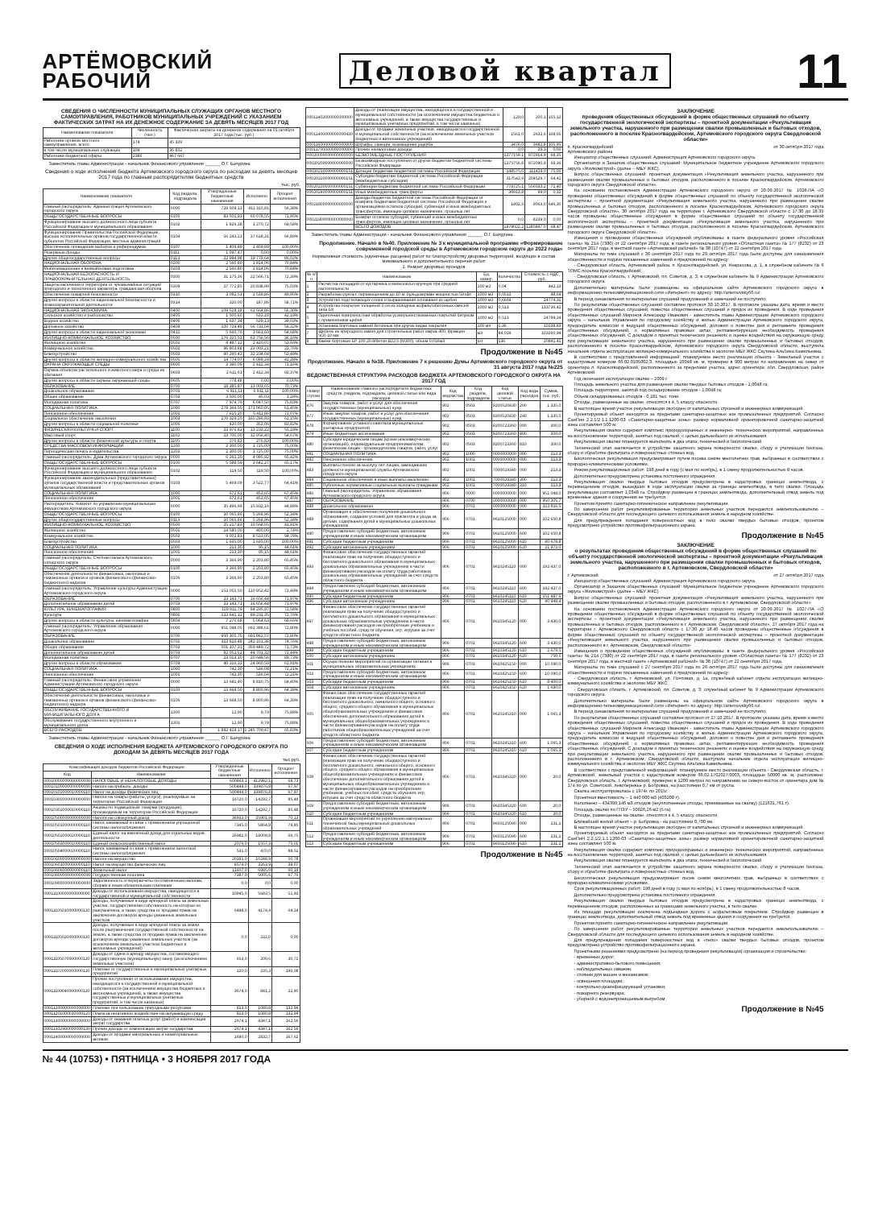АРТЁМОВСКИЙ
РАБОЧИЙ
Деловой квартал
11
СВЕДЕНИЯ О ЧИСЛЕННОСТИ МУНИЦИПАЛЬНЫХ СЛУЖАЩИХ ОРГАНОВ МЕСТНОГО САМОУПРАВЛЕНИЯ, РАБОТНИКОВ МУНИЦИПАЛЬНЫХ УЧРЕЖДЕНИЙ С УКАЗАНИЕМ ФАКТИЧЕСКИХ ЗАТРАТ НА ИХ ДЕНЕЖНОЕ СОДЕРЖАНИЕ ЗА ДЕВЯТЬ МЕСЯЦЕВ 2017 ГОД
| Наименование показателя | Численность (чел.) | Фактические затраты на денежное содержание на 01 октября 2017 года (тыс. руб.) |
| --- | --- | --- |
| Работники органов местного самоуправления, всего: | 174 | 45 329 |
| в том числе муниципальные служащие | 104 | 36 832 |
| Работники бюджетной сферы | 2386 | 467 667 |
Заместитель главы Администрации - начальник Финансового управления ______ О.Г. Бачурина
Сведения о ходе исполнения бюджета Артемовского городского округа по расходам за девять месяцев 2017 года по главным распорядителям бюджетных средств
тыс. руб.
| Наименование показателя | Код раздела, подраздела | Утвержденные бюджетные назначения | Исполнено | Процент исполнения |
| --- | --- | --- | --- | --- |
| Главный распорядитель: Администрация Артемовского городского округа | 0000 | 729 509,13 | 411 315,81 | 56,38% |
| ОБЩЕГОСУДАРСТВЕННЫЕ ВОПРОСЫ | 0100 | 83 501,93 | 60 078,55 | 71,95% |
| Функционирование высшего должностного лица субъекта Российской Федерации и муниципального образования | 0102 | 1 826,38 | 1 270,72 | 69,58% |
| Функционирование Правительства Российской Федерации, высших исполнительных органов государственной власти субъектов Российской Федерации, местных администраций | 0104 | 56 243,21 | 37 618,31 | 66,89% |
| Обеспечение проведения выборов и референдумов | 0107 | 1 409,89 | 1 409,89 | 100,00% |
| Резервные фонды | 0111 | 1 097,47 | 0,00 | 0,00% |
| Другие общегосударственные вопросы | 0113 | 22 994,98 | 19 779,64 | 86,02% |
| НАЦИОНАЛЬНАЯ ОБОРОНА | 0200 | 2 560,80 | 1 814,06 | 70,84% |
| Мобилизационная и вневойсковая подготовка | 0203 | 2 560,80 | 1 814,06 | 70,84% |
| НАЦИОНАЛЬНАЯ БЕЗОПАСНОСТЬ И ПРАВООХРАНИТЕЛЬНАЯ ДЕЯТЕЛЬНОСТЬ | 0300 | 31 175,36 | 22 566,71 | 72,39% |
| Защита населения и территории от чрезвычайных ситуаций природного и техногенного характера, гражданская оборона | 0309 | 27 772,85 | 20 838,99 | 75,03% |
| Обеспечение пожарной безопасности | 0310 | 3 082,51 | 1 539,86 | 49,95% |
| Другие вопросы в области национальной безопасности и правоохранительной деятельности | 0314 | 320,00 | 187,86 | 58,71% |
| НАЦИОНАЛЬНАЯ ЭКОНОМИКА | 0400 | 109 528,18 | 61 664,86 | 56,30% |
| Сельское хозяйство и рыболовство | 0405 | 1 500,60 | 633,10 | 42,19% |
| Водное хозяйство | 0406 | 1 637,34 | 639,13 | 39,03% |
| Дорожное хозяйство | 0409 | 100 729,49 | 56 731,04 | 56,32% |
| Другие вопросы в области национальной экономики | 0412 | 5 660,76 | 3 661,60 | 64,68% |
| ЖИЛИЩНО-КОММУНАЛЬНОЕ ХОЗЯЙСТВО | 0500 | 176 325,51 | 63 756,56 | 36,16% |
| Жилищное хозяйство | 0501 | 4 487,12 | 2 420,07 | 53,93% |
| Коммунальное хозяйство | 0502 | 96 803,88 | 23 003,21 | 23,76% |
| Благоустройство | 0503 | 60 260,43 | 32 234,04 | 53,49% |
| Другие вопросы в области жилищно-коммунального хозяйства | 0505 | 14 774,07 | 6 099,24 | 41,28% |
| ОХРАНА ОКРУЖАЮЩЕЙ СРЕДЫ | 0600 | 3 390,09 | 2 412,34 | 71,16% |
| Охрана объектов растительного и животного мира и среды их обитания | 0603 | 2 611,61 | 2 412,34 | 92,37% |
| Другие вопросы в области охраны окружающей среды | 0605 | 778,48 | 0,00 | 0,00% |
| ОБРАЗОВАНИЕ | 0700 | 18 385,87 | 13 003,65 | 70,73% |
| Дошкольное образование | 0701 | 6 911,11 | 6 911,11 | 100,00% |
| Общее образование | 0702 | 3 500,00 | 45,03 | 1,29% |
| Молодежная политика | 0707 | 7 974,76 | 6 047,50 | 75,83% |
| СОЦИАЛЬНАЯ ПОЛИТИКА | 1000 | 278 364,55 | 171 060,85 | 61,45% |
| Пенсионное обеспечение | 1001 | 7 615,30 | 5 411,86 | 71,07% |
| Социальное обеспечение населения | 1003 | 270 329,25 | 165 296,93 | 61,15% |
| Другие вопросы в области социальной политики | 1006 | 420,00 | 352,06 | 83,82% |
| ФИЗИЧЕСКАЯ КУЛЬТУРА И СПОРТ | 1100 | 23 976,82 | 13 233,22 | 55,19% |
| Массовый спорт | 1102 | 23 700,00 | 12 956,40 | 54,67% |
| Другие вопросы в области физической культуры и спорта | 1105 | 276,83 | 276,83 | 100,00% |
| СРЕДСТВА МАССОВОЙ ИНФОРМАЦИИ | 1200 | 2 300,00 | 1 725,00 | 75,00% |
| Периодическая печать и издательства | 1202 | 2 300,00 | 1 725,00 | 75,00% |
| Главный распорядитель: Дума Артемовского городского округа | 0000 | 6 261,20 | 4 095,92 | 65,42% |
| ОБЩЕГОСУДАРСТВЕННЫЕ ВОПРОСЫ | 0100 | 5 588,59 | 3 642,27 | 65,17% |
| Функционирование высшего должностного лица субъекта Российской Федерации и муниципального образования | 0102 | 119,50 | 119,50 | 100,00% |
| Функционирование законодательных (представительных) органов государственной власти и представительных органов муниципальных образований | 0103 | 5 469,09 | 3 522,77 | 64,41% |
| СОЦИАЛЬНАЯ ПОЛИТИКА | 1000 | 672,61 | 453,65 | 67,45% |
| Пенсионное обеспечение | 1001 | 672,61 | 453,65 | 67,45% |
| Распорядитель: Комитет по управлению муниципальным имуществом Артемовского городского округа | 0000 | 35 496,99 | 15 932,16 | 44,88% |
| ОБЩЕГОСУДАРСТВЕННЫЕ ВОПРОСЫ | 0100 | 10 065,86 | 5 268,96 | 52,34% |
| Другие общегосударственные вопросы | 0113 | 10 065,86 | 5 268,96 | 52,34% |
| ЖИЛИЩНО-КОММУНАЛЬНОЕ ХОЗЯЙСТВО | 0500 | 25 217,83 | 10 568,05 | 41,91% |
| Жилищное хозяйство | 0501 | 14 580,00 | 400,00 | 2,74% |
| Коммунальное хозяйство | 0502 | 9 002,83 | 8 533,05 | 94,78% |
| Благоустройство | 0503 | 1 635,00 | 1 635,00 | 100,00% |
| СОЦИАЛЬНАЯ ПОЛИТИКА | 1000 | 213,30 | 95,15 | 44,61% |
| Пенсионное обеспечение | 1001 | 213,30 | 95,15 | 44,61% |
| Главный распорядитель: Счетная палата Артемовского городского округа | 0000 | 3 366,90 | 2 203,80 | 65,45% |
| ОБЩЕГОСУДАРСТВЕННЫЕ ВОПРОСЫ | 0100 | 3 366,90 | 2 203,80 | 65,45% |
| Обеспечение деятельности финансовых, налоговых и таможенных органов и органов финансового (финансово-бюджетного) надзора | 0106 | 3 366,90 | 2 203,80 | 65,45% |
| Главный распорядитель: Управление культуры Администрации Артемовского городского округа | 0000 | 153 055,50 | 110 952,42 | 72,49% |
| ОБРАЗОВАНИЕ | 0700 | 23 143,71 | 16 656,44 | 71,97% |
| Дополнительное образование детей | 0703 | 23 143,71 | 16 656,44 | 71,97% |
| КУЛЬТУРА, КИНЕМАТОГРАФИЯ | 0800 | 129 911,79 | 94 295,97 | 72,58% |
| Культура | 0801 | 122 641,12 | 89 231,35 | 72,76% |
| Другие вопросы в области культуры, кинематографии | 0804 | 7 270,68 | 5 064,63 | 69,66% |
| Главный распорядитель: Управление образования Артемовского городского округа | 0000 | 951 048,05 | 692 398,61 | 72,80% |
| ОБРАЗОВАНИЕ | 0700 | 950 305,75 | 691 862,57 | 72,80% |
| Дошкольное образование | 0701 | 323 816,48 | 242 101,38 | 74,76% |
| Общее образование | 0702 | 501 107,31 | 359 449,72 | 71,73% |
| Дополнительное образование детей | 0703 | 82 052,52 | 44 701,32 | 72,44% |
| Молодежная политика | 0707 | 23 013,10 | 20 649,56 | 89,73% |
| Другие вопросы в области образования | 0709 | 40 316,33 | 24 960,59 | 61,91% |
| СОЦИАЛЬНАЯ ПОЛИТИКА | 1000 | 742,30 | 536,04 | 72,21% |
| Пенсионное обеспечение | 1001 | 742,30 | 536,04 | 72,21% |
| Главный распорядитель: Финансовое управление Администрации Артемовского городского округа | 0000 | 13 681,40 | 8 810,75 | 64,40% |
| ОБЩЕГОСУДАРСТВЕННЫЕ ВОПРОСЫ | 0100 | 13 668,50 | 8 800,96 | 64,39% |
| Обеспечение деятельности финансовых, налоговых и таможенных органов и органов финансового (финансово-бюджетного) надзора | 0106 | 13 668,50 | 8 800,96 | 64,39% |
| ОБСЛУЖИВАНИЕ ГОСУДАРСТВЕННОГО И МУНИЦИПАЛЬНОГО ДОЛГА | 1300 | 12,90 | 9,79 | 75,88% |
| Обслуживание государственного внутреннего и муниципального долга | 1301 | 12,90 | 9,79 | 75,88% |
| ВСЕГО РАСХОДОВ: | | 1 892 419,17 | 1 245 709,47 | 65,83% |
Заместитель главы Администрации - начальник Финансового управления ______ О.Г. Бачурина
СВЕДЕНИЯ О ХОДЕ ИСПОЛНЕНИЯ БЮДЖЕТА АРТЕМОВСКОГО ГОРОДСКОГО ОКРУГА ПО ДОХОДАМ ЗА ДЕВЯТЬ МЕСЯЦЕВ 2017 ГОДА
тыс.руб.
| Классификация доходов бюджетов Российской Федерации | | Утвержденные бюджетные назначения | Исполнено | Процент исполнения |
| --- | --- | --- | --- | --- |
| Код | Наименование | | | |
| 00010000000000000000 | НАЛОГОВЫЕ И НЕНАЛОГОВЫЕ ДОХОДЫ | 600863,1 | 412982,1 | 68,73 |
| 00010100000000000000 | Налоги на прибыль, доходы | 500444,0 | 339876,8 | 67,97 |
| 00010102000010000110 | Налог на доходы физических лиц | 500444,0 | 339876,8 | 67,97 |
| 00010300000000000000 | Налоги на товары (работы, услуги), реализуемые на территории Российской Федерации | 16720,0 | 14292,7 | 85,48 |
| 00010302000010000110 | Акцизы по подакцизным товарам (продукции), производимым на территории Российской Федерации | 16720,0 | 14292,7 | 85,48 |
| 00010500000000000000 | Налоги на совокупный доход | 36933,0 | 25901,9 | 70,13 |
| 00010501000000000110 | Налог, взимаемый в связи с применением упрощенной системы налогообложения | 7345,0 | 5864,8 | 79,85 |
| 00010502000020000110 | Единый налог на вмененный доход для отдельных видов деятельности | 26981,0 | 18009,8 | 66,75 |
| 00010503000010000110 | Единый сельскохозяйственный налог | 2076,0 | 1557,3 | 75,01 |
| 00010504000020000110 | Налог, взимаемый в связи с применением патентной системы налогообложения | 531,0 | 470,0 | 88,51 |
| 00010600000000000000 | Налоги на имущество | 20181,0 | 10248,9 | 50,78 |
| 00010601000000000110 | Налог на имущество физических лиц | 8574,0 | 3263,9 | 38,07 |
| 00010606000000000110 | Земельный налог | 11607,0 | 6985,0 | 60,18 |
| 00010800000000000000 | Государственная пошлина | 7387,0 | 5005,6 | 67,76 |
| 00010900000000000000 | Задолженность и перерасчеты по отмененным налогам, сборам и иным обязательным платежам | 0,0 | 0,0 | 0,00 |
| 00011100000000000000 | Доходы от использования имущества, находящегося в государственной и муниципальной собственности | 10945,0 | 5683,5 | 51,93 |
| 00011105010000000120 | Доходы, получаемые в виде арендной платы за земельные участки, государственная собственность на которые не разграничена, а также средства от продажи права на заключение договоров аренды указанных земельных участков | 6498,0 | 4174,4 | 64,24 |
| 00011105020000000120 | Доходы, получаемые в виде арендной платы за земли после разграничения государственной собственности на землю, а также средства от продажи права на заключение договоров аренды указанных земельных участков (за исключением земельных участков бюджетных и автономных учреждений) | 0,0 | 232,0 | 0,00 |
| 00011105070000000120 | Доходы от сдачи в аренду имущества, составляющего государственную (муниципальную) казну (за исключением земельных участков) | 653,0 | 200,6 | 30,72 |
| 00011107000000000120 | Платежи от государственных и муниципальных унитарных предприятий | 120,0 | 235,3 | 196,08 |
| 00011109040000000120 | Прочие поступления от использования имущества, находящегося в государственной и муниципальной собственности (за исключением имущества бюджетных и автономных учреждений, а также имущества государственных и муниципальных унитарных предприятий, в том числе казенных) | 3674,0 | 841,2 | 22,90 |
| 00011200000000000000 | Платежи при пользовании природными ресурсами | 813,0 | 1080,8 | 132,94 |
| 00011201000010000120 | Плата за негативное воздействие на окружающую среду | 813,0 | 1080,8 | 132,94 |
| 00011300000000000000 | Доходы от оказания платных услуг (работ) и компенсации затрат государства | 2674,1 | 4347,1 | 162,56 |
| 00011302990000000130 | Прочие доходы от компенсации затрат государства | 2674,1 | 4347,1 | 162,56 |
| 00011400000000000000 | Доходы от продажи материальных и нематериальных активов | 1690,0 | 2832,7 | 167,62 |
| 00011402000000000000 | Доходы от реализации имущества, находящегося в государственной и муниципальной собственности (за исключением имущества бюджетных и автономных учреждений, а также имущества государственных и муниципальных унитарных предприятий, в том числе казенных) | 129,0 | 200,1 | 155,12 |
| 00011406000000000430 | Доходы от продажи земельных участков, находящихся в государственной и муниципальной собственности (за исключением земельных участков бюджетных и автономных учреждений) | 1561,0 | 2632,6 | 168,65 |
| 00011600000000000000 | Штрафы, санкции, возмещение ущерба | 3476,0 | 3682,8 | 105,95 |
| 00011700000000000000 | Прочие неналоговые доходы | 0,0 | 29,3 | 0,00 |
| 00020000000000000000 | БЕЗВОЗМЕЗДНЫЕ ПОСТУПЛЕНИЯ | 1277159,1 | 872914,9 | 68,35 |
| 00020200000000000000 | Безвозмездные поступления от других бюджетов бюджетной системы Российской Федерации | 1275756,8 | 872090,9 | 68,36 |
| 00020210000000000151 | Дотации бюджетам бюджетной системы Российской Федерации | 148575,0 | 111429,0 | 75,00 |
| 00020220000000000151 | Субсидии бюджетам бюджетной системы Российской Федерации (межбюджетные субсидии) | 317542,9 | 204529,7 | 64,41 |
| 00020230000000000151 | Субвенции бюджетам бюджетной системы Российской Федерации | 778725,1 | 556033,2 | 71,40 |
| 00020240000000000151 | Иные межбюджетные трансферты | 30913,8 | 99,0 | 0,32 |
| 00021800000000000000 | Доходы бюджетов бюджетной системы Российской Федерации от возврата бюджетами бюджетной системы Российской Федерации и организациями остатков субсидий, субвенций и иных межбюджетных трансфертов, имеющих целевое назначение, прошлых лет | 1402,3 | 9063,0 | 646,30 |
| 00021900000000000000 | Возврат остатков субсидий, субвенций и иных межбюджетных трансфертов, имеющих целевое назначение, прошлых лет | 0,0 | -8239,0 | 0,00 |
| | ВСЕГО ДОХОДОВ | 1878022,2 | 1285897,0 | 68,47 |
Заместитель главы Администрации - начальник Финансового управления ______ О.Г. Бачурина
Продолжение. Начало в №40. Приложение № 3 к муниципальной программе «Формирование современной городской среды в Артемовском городском округе до 2022 года»
Нормативная стоимость (единичные расценки) работ по благоустройству дворовых территорий, входящих в состав минимального и дополнительного перечня работ
1. Ремонт дворовых проездов
| № п/п | Наименование | Ед. измер. | Количество | Стоимость с НДС, руб. |
| --- | --- | --- | --- | --- |
| 1 | Расчистка площадей от кустарника и мелколесья вручную при средней растительности | 100 м2 | 0,04 | 442,13 |
| 2 | Разработка грунта с перемещением до 10 м. бульдозерами мощностью 59 кВт | 1000 м3 | 0,0513 | 48,64 |
| 3 | Устройство подстилающих слоев и выравнивания основания из щебня | 1000 м3 | 0,6669 | 24774,31 |
| 4 | Устройство покрытия толщиной 3 см из холодных асфальтобетонных смесей типа БХ | 1000 м2 | 0,513 | 133736,42 |
| 5 | Одиночная поверхностная обработка усовершенствованных покрытий битумом с применением щебня | 1000 м2 | 0,513 | 24799,24 |
| 6 | Установка бортовых камней бетонных при других видах покрытия | 100 мп | 1,36 | 10238,83 |
| 7 | Щебень из природного камня для строительных работ марка 400, фракция 5(3)-10 мм | м3 | 84,029 | 103260,94 |
| 8 | Камни бортовые БР 100.20.8/бетон В22,5 (М300), объем 0,016м3 | шт | 136 | 20841,41 |
Продолжение в №45
Продолжение. Начало в №38. Приложение 7 к решению Думы Артемовского городского округа от 31 августа 2017 года №225
ВЕДОМСТВЕННАЯ СТРУКТУРА РАСХОДОВ БЮДЖЕТА АРТЕМОВСКОГО ГОРОДСКОГО ОКРУГА НА 2017 ГОД
| Номер строки | Наименование главного распорядителя бюджетных средств, раздела, подраздела, целевой статьи или вида расходов | Код ведомства | Код раздела, подраздела | Код целевой статьи | Код вида расходов | Сумма, тыс. руб. |
| --- | --- | --- | --- | --- | --- | --- |
| 476 | Закупка товаров, работ и услуг для обеспечения государственных (муниципальных) нужд | 902 | 0503 | 9200520430 | 200 | 1 335,0 |
| 477 | Иные закупки товаров, работ и услуг для обеспечения государственных (муниципальных) нужд | 902 | 0503 | 9200520430 | 240 | 1 335,0 |
| 478 | Формирование уставного капитала муниципальных унитарных предприятий | 902 | 0503 | 9200723360 | 000 | 300,0 |
| 479 | Иные бюджетные ассигнования | 902 | 0503 | 9200723360 | 800 | 300,0 |
| 480 | Субсидии юридическим лицам (кроме некоммерческих организаций), индивидуальным предпринимателям, физическим лицам - производителям товаров, работ, услуг | 902 | 0503 | 9200723360 | 810 | 300,0 |
| 481 | СОЦИАЛЬНАЯ ПОЛИТИКА | 902 | 1000 | 0000000000 | 000 | 213,3 |
| 482 | Пенсионное обеспечение | 902 | 1001 | 0000000000 | 000 | 213,3 |
| 483 | Выплаты пенсии за выслугу лет лицам, замещавшим должности муниципальной службы Артемовского городского округа | 902 | 1001 | 7000029340 | 000 | 213,3 |
| 484 | Социальное обеспечение и иные выплаты населению | 902 | 1001 | 7000029340 | 300 | 213,3 |
| 485 | Публичные нормативные социальные выплаты гражданам | 902 | 1001 | 7000029340 | 310 | 213,3 |
| 486 | Главный распорядитель: Управление образования Артемовского городского округа | 906 | 0000 | 0000000000 | 000 | 951 048,0 |
| 487 | ОБРАЗОВАНИЕ | 906 | 0700 | 0000000000 | 000 | 950 305,7 |
| 488 | Дошкольное образование | 906 | 0701 | 0000000000 | 000 | 323 816,5 |
| 489 | Организация и обеспечение получения дошкольного образования, создание условий для присмотра и ухода за детьми, содержания детей в муниципальных дошкольных учреждениях | 906 | 0701 | 9610125000 | 000 | 102 650,8 |
| 490 | Предоставление субсидий бюджетным, автономным учреждениям и иным некоммерческим организациям | 906 | 0701 | 9610125000 | 600 | 102 650,8 |
| 491 | Субсидии бюджетным учреждениям | 906 | 0701 | 9610125000 | 610 | 80 678,8 |
| 492 | Субсидии автономным учреждениям | 906 | 0701 | 9610125000 | 620 | 21 972,0 |
| 493 | Финансовое обеспечение государственных гарантий реализации прав на получение общедоступного и бесплатного дошкольного образования в муниципальных дошкольных образовательных учреждениях в части финансирования расходов на оплату труда работников дошкольных образовательных учреждений за счет средств областного бюджета | 906 | 0701 | 9610245110 | 000 | 192 437,0 |
| 494 | Предоставление субсидий бюджетным, автономным учреждениям и иным некоммерческим организациям | 906 | 0701 | 9610245110 | 600 | 192 437,0 |
| 495 | Субсидии бюджетным учреждениям | 906 | 0701 | 9610245110 | 610 | 151 487,6 |
| 496 | Субсидии автономным учреждениям | 906 | 0701 | 9610245110 | 620 | 40 949,4 |
| 497 | Финансовое обеспечение государственных гарантий реализации прав на получение общедоступного и бесплатного дошкольного образования в муниципальных дошкольных образовательных учреждениях в части финансирования расходов на приобретение учебников и учебных пособий, средств обучения, игр, игрушек за счет средств областного бюджета | 906 | 0701 | 9610345120 | 000 | 3 430,0 |
| 498 | Предоставление субсидий бюджетным, автономным учреждениям и иным некоммерческим организациям | 906 | 0701 | 9610345120 | 600 | 3 430,0 |
| 499 | Субсидии бюджетным учреждениям | 906 | 0701 | 9610345120 | 610 | 2 679,5 |
| 500 | Субсидии автономным учреждениям | 906 | 0701 | 9610345120 | 620 | 750,5 |
| 501 | Осуществление мероприятий по организации питания в муниципальных образовательных учреждениях | 906 | 0701 | 9610425150 | 000 | 10 090,0 |
| 502 | Предоставление субсидий бюджетным, автономным учреждениям и иным некоммерческим организациям | 906 | 0701 | 9610425150 | 600 | 10 090,0 |
| 503 | Субсидии бюджетным учреждениям | 906 | 0701 | 9610425150 | 610 | 8 400,0 |
| 504 | Субсидии автономным учреждениям | 906 | 0701 | 9610425150 | 620 | 1 690,0 |
| 505 | Финансовое обеспечение государственных гарантий реализации прав на получение общедоступного и бесплатного дошкольного, начального общего, основного общего, среднего общего образования в муниципальных общеобразовательных учреждениях и финансовое обеспечение дополнительного образования детей в муниципальных общеобразовательных учреждениях в части финансирования расходов на оплату труда работников общеобразовательных учреждений за счет средств областного бюджета | 906 | 0701 | 9620245310 | 000 | 1 065,3 |
| 506 | Предоставление субсидий бюджетным, автономным учреждениям и иным некоммерческим организациям | 906 | 0701 | 9620245310 | 600 | 1 065,3 |
| 507 | Субсидии бюджетным учреждениям | 906 | 0701 | 9620245310 | 610 | 1 065,3 |
| 508 | Финансовое обеспечение государственных гарантий реализации прав на получение общедоступного и бесплатного дошкольного, начального общего, основного общего, среднего общего образования в муниципальных общеобразовательных учреждениях и финансовое обеспечение дополнительного образования детей в муниципальных общеобразовательных учреждениях в части финансирования расходов на приобретение учебников, учебных пособий, средств обучения, игр, игрушек за счет средств областного бюджета | 906 | 0701 | 9620345320 | 000 | 20,0 |
| 509 | Предоставление субсидий бюджетным, автономным учреждениям и иным некоммерческим организациям | 906 | 0701 | 9620345320 | 600 | 20,0 |
| 510 | Субсидии бюджетным учреждениям | 906 | 0701 | 9620345320 | 610 | 20,0 |
| 511 | Организация мероприятий по укреплению материально-технической базы муниципальных дошкольных образовательных учреждений | 906 | 0701 | 9650125090 | 000 | 231,1 |
| 512 | Предоставление субсидий бюджетным, автономным учреждениям и иным некоммерческим организациям | 906 | 0701 | 9650125090 | 600 | 231,1 |
| 513 | Субсидии бюджетным учреждениям | 906 | 0701 | 9650125090 | 610 | 231,1 |
Продолжение в №45
ЗАКЛЮЧЕНИЕ
проведения общественных обсуждений в форме общественных слушаний по объекту государственной экологической экспертизы – проектной документации «Рекультивация земельного участка, нарушенного при размещении свалки промышленных и бытовых отходов, расположенного в поселке Красногвардейском, Артемовского городского округа Свердловской области»
п. Красногвардейский
Артемовского района от 30 октября 2017 года
Инициатор общественных слушаний: Администрация Артемовского городского округа.
Организатор и Заказчик общественных слушаний: Муниципальное бюджетное учреждение Артемовского городского округа «Жилкомстрой» (далее – МБУ ЖКС).
Вопрос общественных слушаний: проектная документация «Рекультивация земельного участка, нарушенного при размещении свалки промышленных и бытовых отходов, расположенного в поселке Красногвардейском, Артемовского городского округа Свердловской области».
На основании постановления Администрации Артемовского городского округа от 20.09.2017 № 1028-ПА «О проведении общественных обсуждений в форме общественных слушаний по объекту государственной экологической экспертизы – проектной документации «Рекультивация земельного участка, нарушенного при размещении свалки промышленных и бытовых отходов, расположенного в поселке Красногвардейском, Артемовского городского округа Свердловской области», 30 октября 2017 года на территории г. Артемовского Свердловской области с 17.30 до 18.35 часов проведены общественные обсуждения в форме общественных слушаний по объекту государственной экологической экспертизы – проектной документации «Рекультивация земельного участка, нарушенного при размещении свалки промышленных и бытовых отходов, расположенного в поселке Красногвардейском, Артемовского городского округа Свердловской области».
Извещения о проведении общественных обсуждений опубликованы: в газете федерального уровня «Российская газета» № 214 (7380) от 22 сентября 2017 года, в газете регионального уровня «Областная газета» № 177 (8232) от 23 сентября 2017 года, в местной газете «Артемовский рабочий» № 38 (10747) от 22 сентября 2017 года.
Материалы по теме слушаний с 30 сентября 2017 года по 29 октября 2017 года были доступны для ознакомления общественности и подачи письменных замечаний и предложений по адресу:
- Свердловская область, Артемовский район, п. Красногвардейский, ул. Некрасова, д. 1, в служебном кабинете № 6 ТОМС поселка Красногвардейский;
- Свердловская область, г. Артемовский, пл. Советов, д. 3, в служебном кабинете № 9 Администрации Артемовского городского округа.
Дополнительно материалы были размещены на официальном сайте Артемовского городского округа в информационно-телекоммуникационной сети «Интернет» по адресу: http://artemovsky66.ru/.
В период ознакомления по материалам слушаний предложений и замечаний не поступило.
По результатам общественных слушаний составлен протокол 30.10.2017. В протоколе указаны дата, время и место проведения общественных слушаний, повестка общественных слушаний и прядок их проведения. В ходе проведения общественных слушаний Миронов Александр Иванович - заместитель главы Администрации Артемовского городского округа – начальник Управления по городскому хозяйству и жилью Администрации Артемовского городского округа, председатель комиссии и ведущий общественных обсуждений, доложил о повестке дня и регламенте проведения общественных обсуждений, о нормативных правовых актах, регламентирующих необходимость проведения общественных обсуждений. С докладом о принятых технических решениях и оценке воздействия на окружающую среду при рекультивации земельного участка, нарушенного при размещении свалки промышленных и бытовых отходов, расположенного в поселке Красногвардейском, Артемовского городского округа Свердловской области, выступила начальник отдела эксплуатации жилищно-коммунального хозяйства и экологии МБУ ЖКС Скутина Альбина Камильевна.
В соответствии с представленной информацией: планируемое место реализации объекта - Земельный участок с кадастровым номером 66:02:0105002:3, площадью 10048 кв. м, примерно в 900 метрах по направлению на север от ориентира п. Красногвардейский, расположенного за пределами участка, адрес ориентира: обл. Свердловская, район Артемовский.
Год окончания эксплуатации свалки – 2009 г.
Площадь земельного участка для размещения свалки твердых бытовых отходов - 1,0048 га;
Площадь территории, занятой под складирование отходов - 1,0048 га;
Объем складированных отходов - 0,181 тыс. тонн.
Отходы, размещенные на свалке, относятся к 4, 5 классу опасности.
В настоящее время участок рекультивации свободен от капитальных строений и инженерных коммуникаций.
Проектируемый объект находится за пределами санитарно-защитных зон промышленных предприятий. Согласно СанПин 2.2.1/2.1.1.1200-03 «Санитарно-защитные зоны» размер нормативной ориентировочной санитарно-защитной зоны составляет 500 м.
Рекультивация свалки содержит комплекс природоохранных и инженерно- технических мероприятий, направленных на восстановление территорий, занятых под свалкой, с целью дальнейшего их использования.
Рекультивация свалки планируется выполнить в два этапа: технический и биологический.
Технический этап заключается в устройстве защитного экрана поверхности свалки, сбору и утилизации биогаза, сбору и обработке фильтрата и поверхностных сточных вод.
Биологическая рекультивация предусматривает путем посева семян многолетних трав, выбранных в соответствии с природно-климатическими условиями.
Режим рекультивационных работ: 198 дней в году (с мая по ноябрь), в 1 смену продолжительностью 8 часов.
Дополнительно предусмотрена установка постоянного ограждения.
Рекультивация свалки твердых бытовых отходов предусмотрена в кадастровых границах землеотвода, с перемещением отходов, вышедших в ходе эксплуатации свалки за границы землеотвода, в тело свалки. Площадь рекультивации составляет 1,0348 га. Стройдвор размещен в границах землеотвода, дополнительный отвод земель под временные здания и сооружения не требуется.
Проектом принято санитарно-гигиеническое направление рекультивации.
По завершении работ рекультивированные территории земельных участков передаются землепользователю – Свердловской области для последующего целевого использования земель в народном хозяйстве.
Для предупреждения попадания поверхностных вод в тело свалки твердых бытовых отходов, проектом предусмотрено устройство противофильтрационного экрана.
Продолжение в №45
ЗАКЛЮЧЕНИЕ
о результатах проведения общественных обсуждений в форме общественных слушаний по объекту государственной экологической экспертизы – проектной документации «Рекультивация земельного участка, нарушенного при размещении свалки промышленных и бытовых отходов, расположенного в г. Артемовском, Свердловской области»
г. Артемовский от 27 октября 2017 года
Инициатор общественных слушаний: Администрация Артемовского городского округа.
Организатор и Заказчик общественных слушаний: Муниципальное бюджетное учреждение Артемовского городского округа «Жилкомстрой» (далее – МБУ ЖКС)
Вопрос общественных слушаний: проектная документация «Рекультивация земельного участка, нарушенного при размещении свалки промышленных и бытовых отходов, расположенного в г. Артемовском, Свердловской области»
На основании постановления Администрации Артемовского городского округа от 20.09.2017 № 1027-ПА «О проведении общественных обсуждений в форме общественных слушаний по объекту государственной экологической экспертизы – проектной документации «Рекультивация земельного участка, нарушенного при размещении свалки промышленных и бытовых отходов, расположенного в г. Артемовском, Свердловской области», 27 октября 2017 года на территории г. Артемовского Свердловской области с 17.30 до 18.40 часов проведены общественные обсуждения в форме общественных слушаний по объекту государственной экологической экспертизы – проектной документации «Рекультивация земельного участка, нарушенного при размещении свалки промышленных и бытовых отходов, расположенного в г. Артемовском, Свердловской области»
Извещения о проведении общественных обсуждений опубликованы: в газете федерального уровня «Российская газета» № 214 (7380) от 22 сентября 2017 года, в газете регионального уровня «Областная газета» № 177 (8232) от 23 сентября 2017 года, в местной газете «Артемовский рабочий» № 38 (10747) от 22 сентября 2017 года.
Материалы по теме слушаний с 27 сентября 2017 года по 26 октября 2017 года были доступны для ознакомления общественности и подачи письменных замечаний и предложений по адресу:
- Свердловская область, г. Артемовский, ул. Почтовая, д. 1а, служебный кабинет отдела эксплуатации жилищно-коммунального хозяйства и экологии МБУ ЖКС;
- Свердловская область, г. Артемовский, пл. Советов, д. 3, служебный кабинет № 9 Администрации Артемовского городского округа.
Дополнительно материалы были размещены на официальном сайте Артемовского городского округа в информационно-телекоммуникационной сети «Интернет» по адресу: http://artemovsky66.ru/.
В период ознакомления по материалам слушаний предложений и замечаний не поступило.
По результатам общественных слушаний составлен протокол от 27.10.2017. В протоколе указаны дата, время и место проведения общественных слушаний, повестка общественных слушаний и прядок их проведения. В ходе проведения общественных слушаний Миронов Александр Иванович - заместитель главы Администрации Артемовского городского округа – начальник Управления по городскому хозяйству и жилью Администрации Артемовского городского округа, председатель комиссии и ведущий общественных обсуждений, доложил о повестке дня и регламенте проведения общественных обсуждений, о нормативных правовых актах, регламентирующих необходимость проведения общественных обсуждений. С докладом о принятых технических решениях и оценке воздействия на окружающую среду при рекультивации земельного участка, нарушенного при размещении свалки промышленных и бытовых отходов, расположенного в г. Артемовском, Свердловской области, выступила начальник отдела эксплуатации жилищно-коммунального хозяйства и экологии МБУ ЖКС Скутина Альбина Камильевна.
В соответствии с представленной информацией: планируемое место реализации объекта - Свердловская область, г. Артемовский, земельный участок с кадастровым номером 66:02:1702027:0003, площадью 50000 кв. м, расположен: Свердловская область, г. Артемовский, примерно в 1200 метрах по направлению на северо-восток от ориентира дом № 174 по ул. Советской, левобережье р. Бобровка, на расстоянии 0,7 км от русла.
Свалка эксплуатировалась с 1974г. по 2015г.
Проектная вместимость – 1 440 000 м3 (403200 т).
Наполнено – 434399,146 м3 отходов (неуплотненные отходы, принимаемые на свалку) (121631,761 т).
Площадь свалки по ГПЗУ – 50026,26 м2 (5 га).
Отходы, размещенные на свалке, относятся к 4, 5 классу опасности.
Ближайший жилой объект – р. Бобровка - на расстоянии 0,700 км.
В настоящее время участок рекультивации свободен от капитальных строений и инженерных коммуникаций.
Проектируемый объект находится за пределами санитарно-защитных зон промышленных предприятий. Согласно СанПиН 2.2.1/2.1.1.1200-03 «Санитарно-защитные зоны» размер нормативной ориентировочной санитарно-защитной зоны составляет 500 м.
Рекультивация свалки содержит комплекс природоохранных и инженерно- технических мероприятий, направленных на восстановление территорий, занятых под свалкой, с целью дальнейшего их использования.
Рекультивация свалки планируется выполнить в два этапа: технический и биологический.
Технический этап заключается в устройстве защитного экрана поверхности свалки, сбору и утилизации биогаза, сбору и обработке фильтрата и поверхностных сточных вод.
Биологическая рекультивация предусматривает посев семян многолетних трав, выбранных в соответствии с природно-климатическими условиями.
Срок рекультивационных работ: 198 дней в году (с мая по ноябрь), в 1 смену продолжительностью 8 часов.
Дополнительно предусмотрена установка постоянного ограждения.
Рекультивация свалки твердых бытовых отходов предусмотрена в кадастровых границах землеотвода, с перемещением отходов, расположенных за границами земельного участка, в тело свалки.
Из площади рекультивации исключена подъездная дорога с асфальтовым покрытием. Стройдвор размещен в границах землеотвода, дополнительный отвод земель под временные здания и сооружения не требуется.
Проектом принято санитарно-гигиеническое направление рекультивации.
По завершении работ рекультивированные территории земельных участков передаются землепользователю – Свердловской области для последующего целевого использования земель в народном хозяйстве.
Для предупреждения попадания поверхностных вод в «тело» свалки твердых бытовых отходов, проектом предусмотрено устройство противофильтрационного экрана.
Проектными решениями предусмотрено (на период проведения рекультивации) организация и строительство:
- временных дорог;
- административно-бытового помещения;
- наблюдательных скважин;
- стоянки для машин и механизмов;
- освещения площадки;
- контрольно-дезинфицирующей установки;
- пожарного резервуара;
- уборной с водонепроницаемым выгребом.
Продолжение в №45
№ 44 (10753) • ПЯТНИЦА • 3 НОЯБРЯ 2017 ГОДА